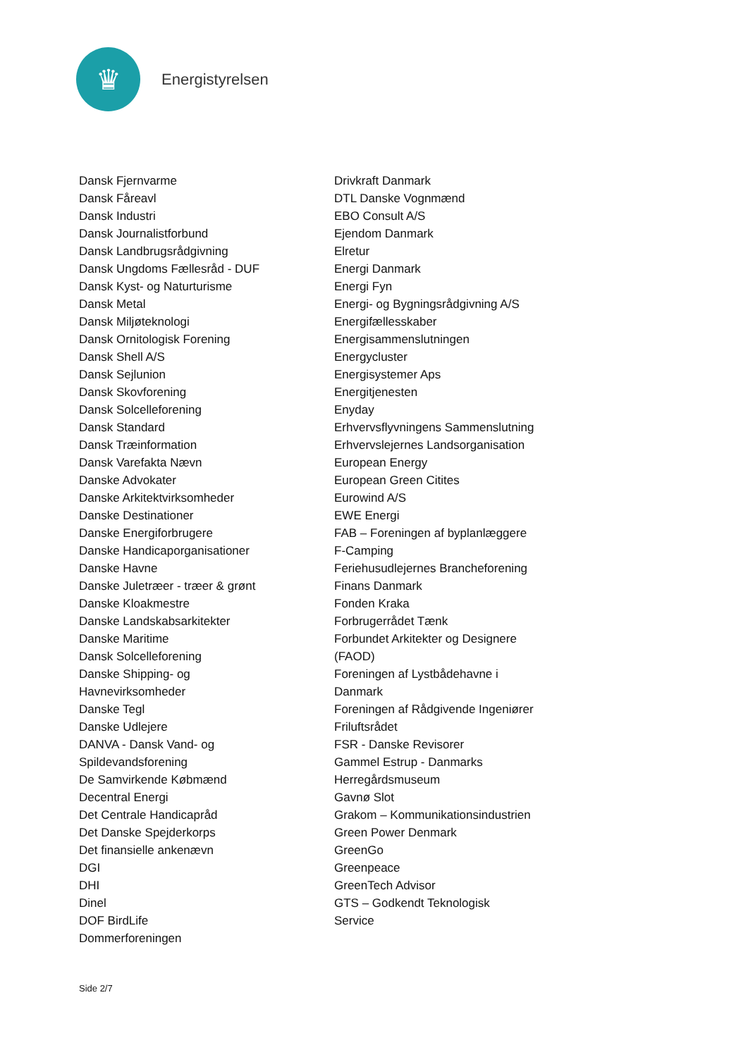♛
Energistyrelsen
Dansk Fjernvarme
Dansk Fåreavl
Dansk Industri
Dansk Journalistforbund
Dansk Landbrugsrådgivning
Dansk Ungdoms Fællesråd - DUF
Dansk Kyst- og Naturturisme
Dansk Metal
Dansk Miljøteknologi
Dansk Ornitologisk Forening
Dansk Shell A/S
Dansk Sejlunion
Dansk Skovforening
Dansk Solcelleforening
Dansk Standard
Dansk Træinformation
Dansk Varefakta Nævn
Danske Advokater
Danske Arkitektvirksomheder
Danske Destinationer
Danske Energiforbrugere
Danske Handicaporganisationer
Danske Havne
Danske Juletræer - træer & grønt
Danske Kloakmestre
Danske Landskabsarkitekter
Danske Maritime
Dansk Solcelleforening
Danske Shipping- og
Havnevirksomheder
Danske Tegl
Danske Udlejere
DANVA - Dansk Vand- og
Spildevandsforening
De Samvirkende Købmænd
Decentral Energi
Det Centrale Handicapråd
Det Danske Spejderkorps
Det finansielle ankenævn
DGI
DHI
Dinel
DOF BirdLife
Dommerforeningen
Drivkraft Danmark
DTL Danske Vognmænd
EBO Consult A/S
Ejendom Danmark
Elretur
Energi Danmark
Energi Fyn
Energi- og Bygningsrådgivning A/S
Energifællesskaber
Energisammenslutningen
Energycluster
Energisystemer Aps
Energitjenesten
Enyday
Erhvervsflyvningens Sammenslutning
Erhvervslejernes Landsorganisation
European Energy
European Green Citites
Eurowind A/S
EWE Energi
FAB – Foreningen af byplanlæggere
F-Camping
Feriehusudlejernes Brancheforening
Finans Danmark
Fonden Kraka
Forbrugerrådet Tænk
Forbundet Arkitekter og Designere
(FAOD)
Foreningen af Lystbådehavne i
Danmark
Foreningen af Rådgivende Ingeniører
Friluftsrådet
FSR - Danske Revisorer
Gammel Estrup - Danmarks
Herregårdsmuseum
Gavnø Slot
Grakom – Kommunikationsindustrien
Green Power Denmark
GreenGo
Greenpeace
GreenTech Advisor
GTS – Godkendt Teknologisk
Service
Side 2/7